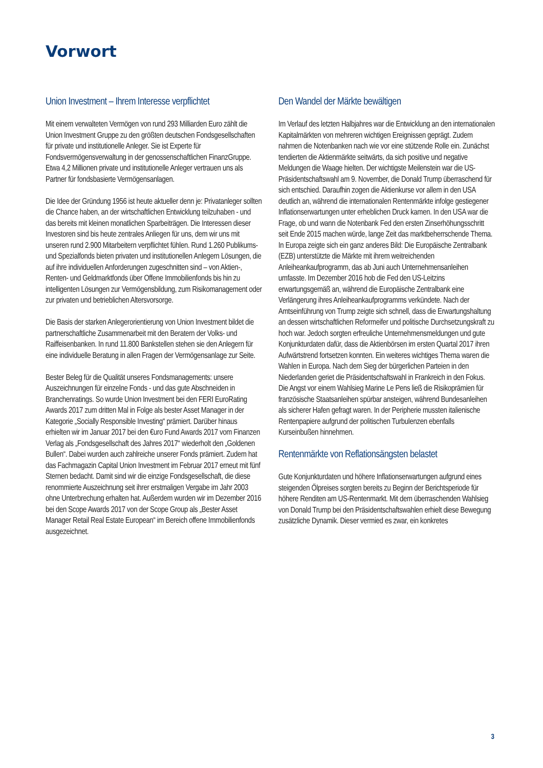Vorwort
Union Investment – Ihrem Interesse verpflichtet
Mit einem verwalteten Vermögen von rund 293 Milliarden Euro zählt die Union Investment Gruppe zu den größten deutschen Fondsgesellschaften für private und institutionelle Anleger. Sie ist Experte für Fondsvermögensverwaltung in der genossenschaftlichen FinanzGruppe. Etwa 4,2 Millionen private und institutionelle Anleger vertrauen uns als Partner für fondsbasierte Vermögensanlagen.
Die Idee der Gründung 1956 ist heute aktueller denn je: Privatanleger sollten die Chance haben, an der wirtschaftlichen Entwicklung teilzuhaben - und das bereits mit kleinen monatlichen Sparbeiträgen. Die Interessen dieser Investoren sind bis heute zentrales Anliegen für uns, dem wir uns mit unseren rund 2.900 Mitarbeitern verpflichtet fühlen. Rund 1.260 Publikums- und Spezialfonds bieten privaten und institutionellen Anlegern Lösungen, die auf ihre individuellen Anforderungen zugeschnitten sind – von Aktien-, Renten- und Geldmarktfonds über Offene Immobilienfonds bis hin zu intelligenten Lösungen zur Vermögensbildung, zum Risikomanagement oder zur privaten und betrieblichen Altersvorsorge.
Die Basis der starken Anlegerorientierung von Union Investment bildet die partnerschaftliche Zusammenarbeit mit den Beratern der Volks- und Raiffeisenbanken. In rund 11.800 Bankstellen stehen sie den Anlegern für eine individuelle Beratung in allen Fragen der Vermögensanlage zur Seite.
Bester Beleg für die Qualität unseres Fondsmanagements: unsere Auszeichnungen für einzelne Fonds - und das gute Abschneiden in Branchenratings. So wurde Union Investment bei den FERI EuroRating Awards 2017 zum dritten Mal in Folge als bester Asset Manager in der Kategorie „Socially Responsible Investing“ prämiert. Darüber hinaus erhielten wir im Januar 2017 bei den €uro Fund Awards 2017 vom Finanzen Verlag als „Fondsgesellschaft des Jahres 2017“ wiederholt den „Goldenen Bullen“. Dabei wurden auch zahlreiche unserer Fonds prämiert. Zudem hat das Fachmagazin Capital Union Investment im Februar 2017 erneut mit fünf Sternen bedacht. Damit sind wir die einzige Fondsgesellschaft, die diese renommierte Auszeichnung seit ihrer erstmaligen Vergabe im Jahr 2003 ohne Unterbrechung erhalten hat. Außerdem wurden wir im Dezember 2016 bei den Scope Awards 2017 von der Scope Group als „Bester Asset Manager Retail Real Estate European“ im Bereich offene Immobilienfonds ausgezeichnet.
Den Wandel der Märkte bewältigen
Im Verlauf des letzten Halbjahres war die Entwicklung an den internationalen Kapitalmärkten von mehreren wichtigen Ereignissen geprägt. Zudem nahmen die Notenbanken nach wie vor eine stützende Rolle ein. Zunächst tendierten die Aktienmärkte seitwärts, da sich positive und negative Meldungen die Waage hielten. Der wichtigste Meilenstein war die US-Präsidentschaftswahl am 9. November, die Donald Trump überraschend für sich entschied. Daraufhin zogen die Aktienkurse vor allem in den USA deutlich an, während die internationalen Rentenmärkte infolge gestiegener Inflationserwartungen unter erheblichen Druck kamen. In den USA war die Frage, ob und wann die Notenbank Fed den ersten Zinserhöhungsschritt seit Ende 2015 machen würde, lange Zeit das marktbeherrschende Thema. In Europa zeigte sich ein ganz anderes Bild: Die Europäische Zentralbank (EZB) unterstützte die Märkte mit ihrem weitreichenden Anleiheankaufprogramm, das ab Juni auch Unternehmensanleihen umfasste. Im Dezember 2016 hob die Fed den US-Leitzins erwartungsgemäß an, während die Europäische Zentralbank eine Verlängerung ihres Anleiheankaufprogramms verkündete. Nach der Amtseinführung von Trump zeigte sich schnell, dass die Erwartungshaltung an dessen wirtschaftlichen Reformeifer und politische Durchsetzungskraft zu hoch war. Jedoch sorgten erfreuliche Unternehmensmeldungen und gute Konjunkturdaten dafür, dass die Aktienbörsen im ersten Quartal 2017 ihren Aufwärtstrend fortsetzen konnten. Ein weiteres wichtiges Thema waren die Wahlen in Europa. Nach dem Sieg der bürgerlichen Parteien in den Niederlanden geriet die Präsidentschaftswahl in Frankreich in den Fokus. Die Angst vor einem Wahlsieg Marine Le Pens ließ die Risikoprämien für französische Staatsanleihen spürbar ansteigen, während Bundesanleihen als sicherer Hafen gefragt waren. In der Peripherie mussten italienische Rentenpapiere aufgrund der politischen Turbulenzen ebenfalls Kurseinbußen hinnehmen.
Rentenmärkte von Reflationsängsten belastet
Gute Konjunkturdaten und höhere Inflationserwartungen aufgrund eines steigenden Ölpreises sorgten bereits zu Beginn der Berichtsperiode für höhere Renditen am US-Rentenmarkt. Mit dem überraschenden Wahlsieg von Donald Trump bei den Präsidentschaftswahlen erhielt diese Bewegung zusätzliche Dynamik. Dieser vermied es zwar, ein konkretes
3